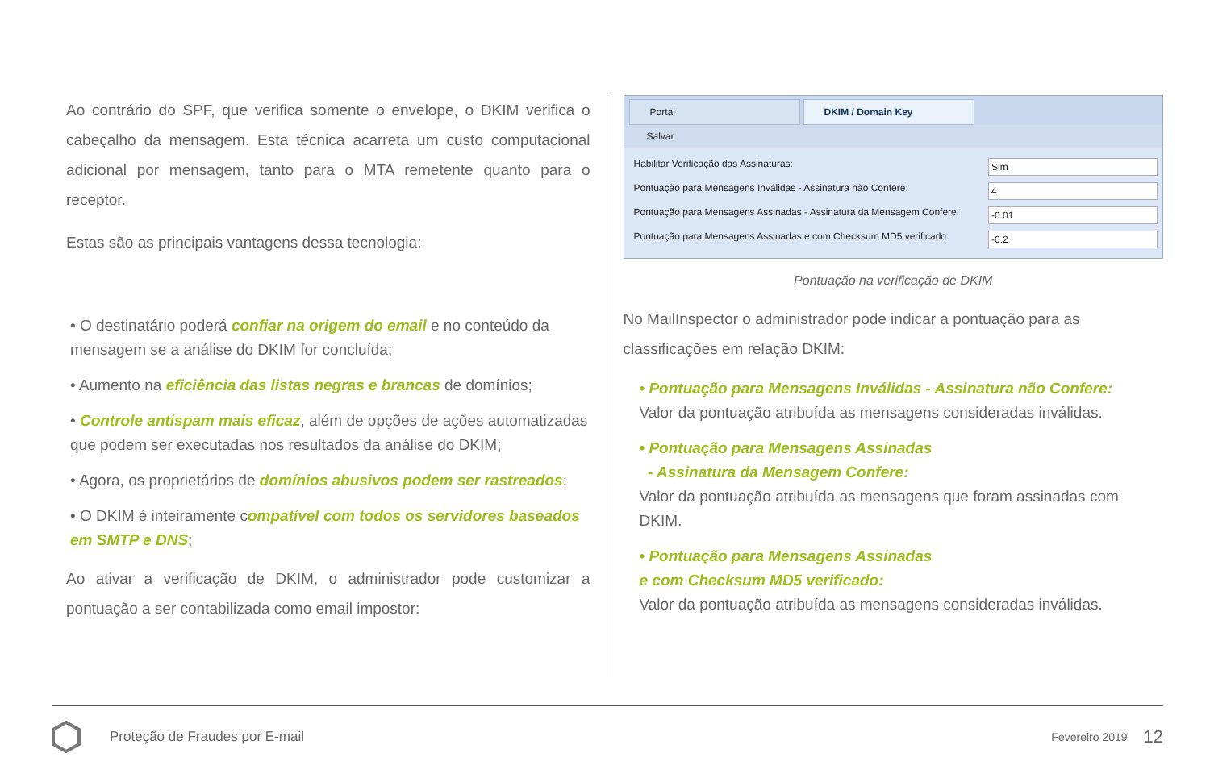Ao contrário do SPF, que verifica somente o envelope, o DKIM verifica o cabeçalho da mensagem. Esta técnica acarreta um custo computacional adicional por mensagem, tanto para o MTA remetente quanto para o receptor.
Estas são as principais vantagens dessa tecnologia:
• O destinatário poderá confiar na origem do email e no conteúdo da mensagem se a análise do DKIM for concluída;
• Aumento na eficiência das listas negras e brancas de domínios;
• Controle antispam mais eficaz, além de opções de ações automatizadas que podem ser executadas nos resultados da análise do DKIM;
• Agora, os proprietários de domínios abusivos podem ser rastreados;
• O DKIM é inteiramente compatível com todos os servidores baseados em SMTP e DNS;
Ao ativar a verificação de DKIM, o administrador pode customizar a pontuação a ser contabilizada como email impostor:
Portal
DKIM / Domain Key
Salvar
Habilitar Verificação das Assinaturas: Sim
Pontuação para Mensagens Inválidas - Assinatura não Confere: 4
Pontuação para Mensagens Assinadas - Assinatura da Mensagem Confere: -0.01
Pontuação para Mensagens Assinadas e com Checksum MD5 verificado: -0.2
Pontuação na verificação de DKIM
No MailInspector o administrador pode indicar a pontuação para as classificações em relação DKIM:
• Pontuação para Mensagens Inválidas - Assinatura não Confere:
Valor da pontuação atribuída as mensagens consideradas inválidas.
• Pontuação para Mensagens Assinadas
- Assinatura da Mensagem Confere:
Valor da pontuação atribuída as mensagens que foram assinadas com DKIM.
• Pontuação para Mensagens Assinadas
e com Checksum MD5 verificado:
Valor da pontuação atribuída as mensagens consideradas inválidas.
Proteção de Fraudes por E-mail Fevereiro 2019 12